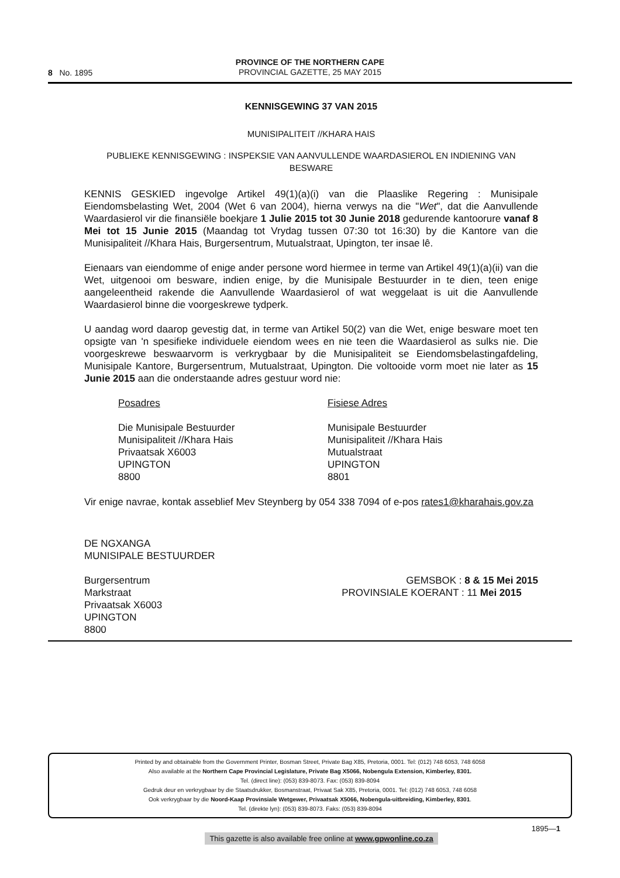8 No. 1895
PROVINCE OF THE NORTHERN CAPE
PROVINCIAL GAZETTE, 25 MAY 2015
KENNISGEWING 37 VAN 2015
MUNISIPALITEIT //KHARA HAIS
PUBLIEKE KENNISGEWING : INSPEKSIE VAN AANVULLENDE WAARDASIEROL EN INDIENING VAN BESWARE
KENNIS GESKIED ingevolge Artikel 49(1)(a)(i) van die Plaaslike Regering : Munisipale Eiendomsbelasting Wet, 2004 (Wet 6 van 2004), hierna verwys na die "Wet", dat die Aanvullende Waardasierol vir die finansiële boekjare 1 Julie 2015 tot 30 Junie 2018 gedurende kantoorure vanaf 8 Mei tot 15 Junie 2015 (Maandag tot Vrydag tussen 07:30 tot 16:30) by die Kantore van die Munisipaliteit //Khara Hais, Burgersentrum, Mutualstraat, Upington, ter insae lê.
Eienaars van eiendomme of enige ander persone word hiermee in terme van Artikel 49(1)(a)(ii) van die Wet, uitgenooi om besware, indien enige, by die Munisipale Bestuurder in te dien, teen enige aangeleentheid rakende die Aanvullende Waardasierol of wat weggelaat is uit die Aanvullende Waardasierol binne die voorgeskrewe tydperk.
U aandag word daarop gevestig dat, in terme van Artikel 50(2) van die Wet, enige besware moet ten opsigte van 'n spesifieke individuele eiendom wees en nie teen die Waardasierol as sulks nie. Die voorgeskrewe beswaarvorm is verkrygbaar by die Munisipaliteit se Eiendomsbelastingafdeling, Munisipale Kantore, Burgersentrum, Mutualstraat, Upington. Die voltooide vorm moet nie later as 15 Junie 2015 aan die onderstaande adres gestuur word nie:
Posadres
Die Munisipale Bestuurder
Munisipaliteit //Khara Hais
Privaatsak X6003
UPINGTON
8800
Fisiese Adres
Munisipale Bestuurder
Munisipaliteit //Khara Hais
Mutualstraat
UPINGTON
8801
Vir enige navrae, kontak asseblief Mev Steynberg by 054 338 7094 of e-pos rates1@kharahais.gov.za
DE NGXANGA
MUNISIPALE BESTUURDER
Burgersentrum
Markstraat
Privaatsak X6003
UPINGTON
8800
GEMSBOK : 8 & 15 Mei 2015
PROVINSIALE KOERANT : 11 Mei 2015
Printed by and obtainable from the Government Printer, Bosman Street, Private Bag X85, Pretoria, 0001. Tel: (012) 748 6053, 748 6058
Also available at the Northern Cape Provincial Legislature, Private Bag X5066, Nobengula Extension, Kimberley, 8301.
Tel. (direct line): (053) 839-8073. Fax: (053) 839-8094
Gedruk deur en verkrygbaar by die Staatsdrukker, Bosmanstraat, Privaat Sak X85, Pretoria, 0001. Tel: (012) 748 6053, 748 6058
Ook verkrygbaar by die Noord-Kaap Provinsiale Wetgewer, Privaatsak X5066, Nobengula-uitbreiding, Kimberley, 8301.
Tel. (direkte lyn): (053) 839-8073. Faks: (053) 839-8094
This gazette is also available free online at www.gpwonline.co.za 1895—1